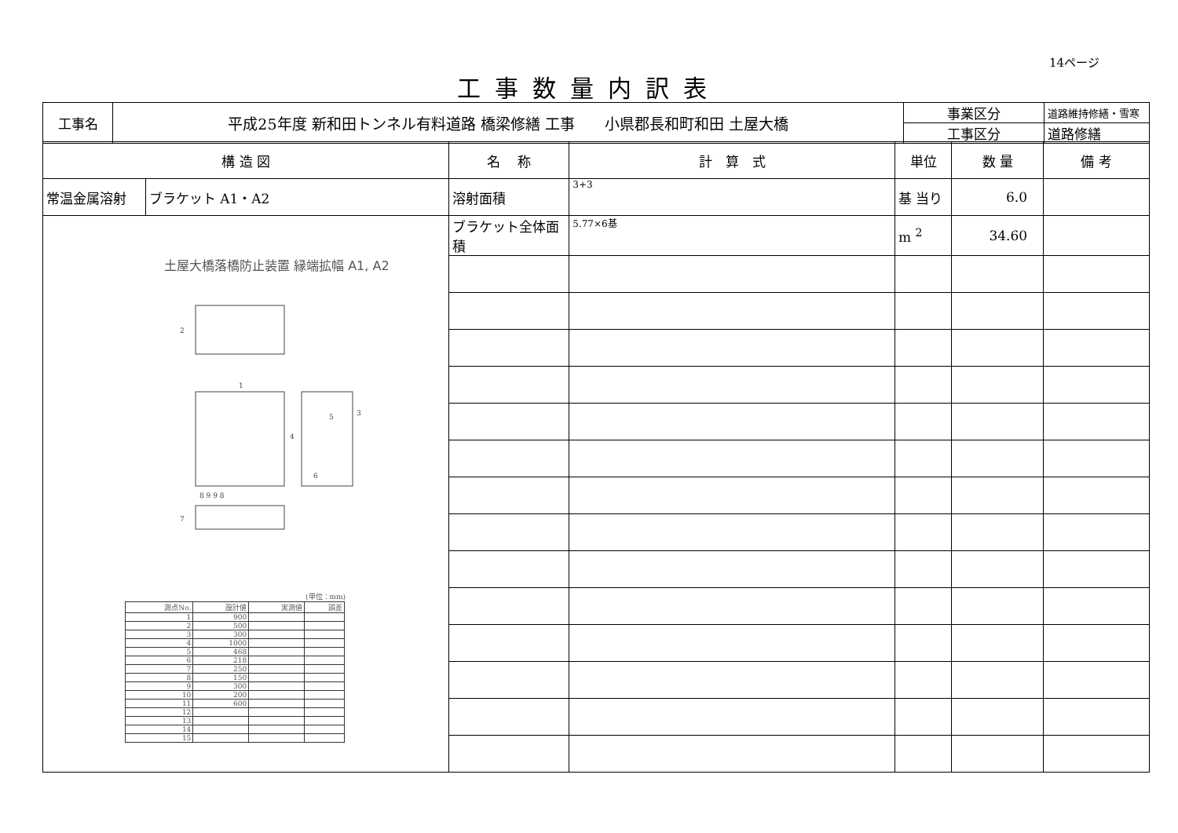14ページ
工事数量内訳表
| 工事名 | 平成25年度 新和田トンネル有料道路 橋梁修繕 工事 小県郡長和町和田 土屋大橋 | 事業区分 | 道路維持修繕・雪寒 |
| | | 工事区分 | 道路修繕 |
| 構 造 図 | | 名 称 | 計 算 式 | 単位 | 数 量 | 備 考 |
| 常温金属溶射 | ブラケット A1・A2 | 溶射面積 | 3+3 | 基 当り | 6.0 | |
| 土屋大橋落橋防止装置 縁端拡幅 A1, A2 1 2 3 4 5 6 7 8 9 9 8 (単位：mm) / 測点No. / 設計値 / 実測値 / 誤差 / / 1 / 900 / / / / 2 / 500 / / / / 3 / 300 / / / / 4 / 1000 / / / / 5 / 468 / / / / 6 / 218 / / / / 7 / 250 / / / / 8 / 150 / / / / 9 / 300 / / / / 10 / 200 / / / / 11 / 600 / / / / 12 / / / / / 13 / / / / / 14 / / / / / 15 / / / / | | ブラケット全体面積 | 5.77×6基 | m <sup>2</sup> | 34.60 | |